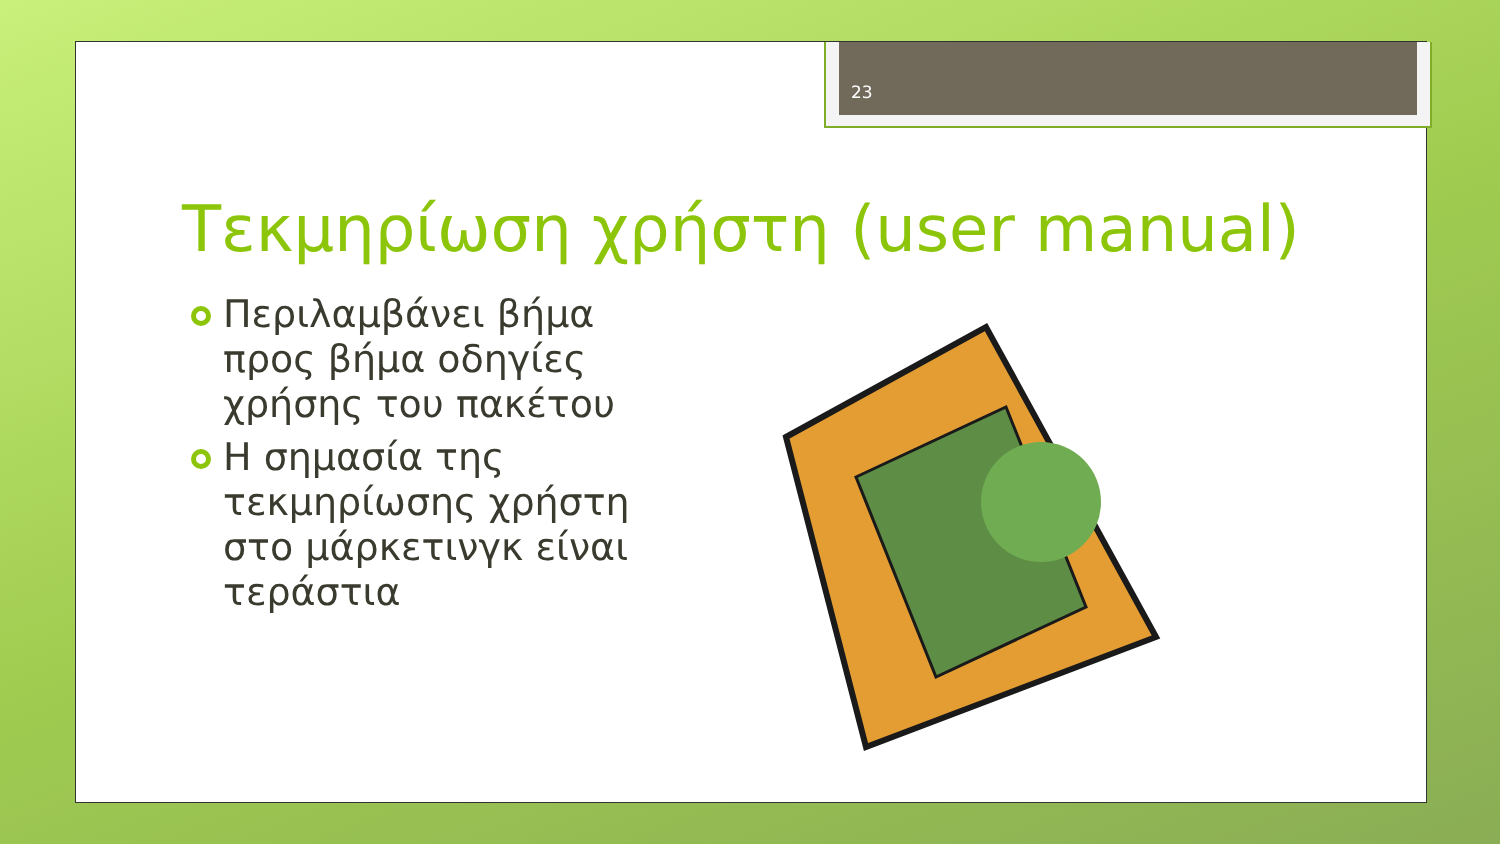23
Τεκμηρίωση χρήστη (user manual)
Περιλαμβάνει βήμα προς βήμα οδηγίες χρήσης του πακέτου
Η σημασία της τεκμηρίωσης χρήστη στο μάρκετινγκ είναι τεράστια